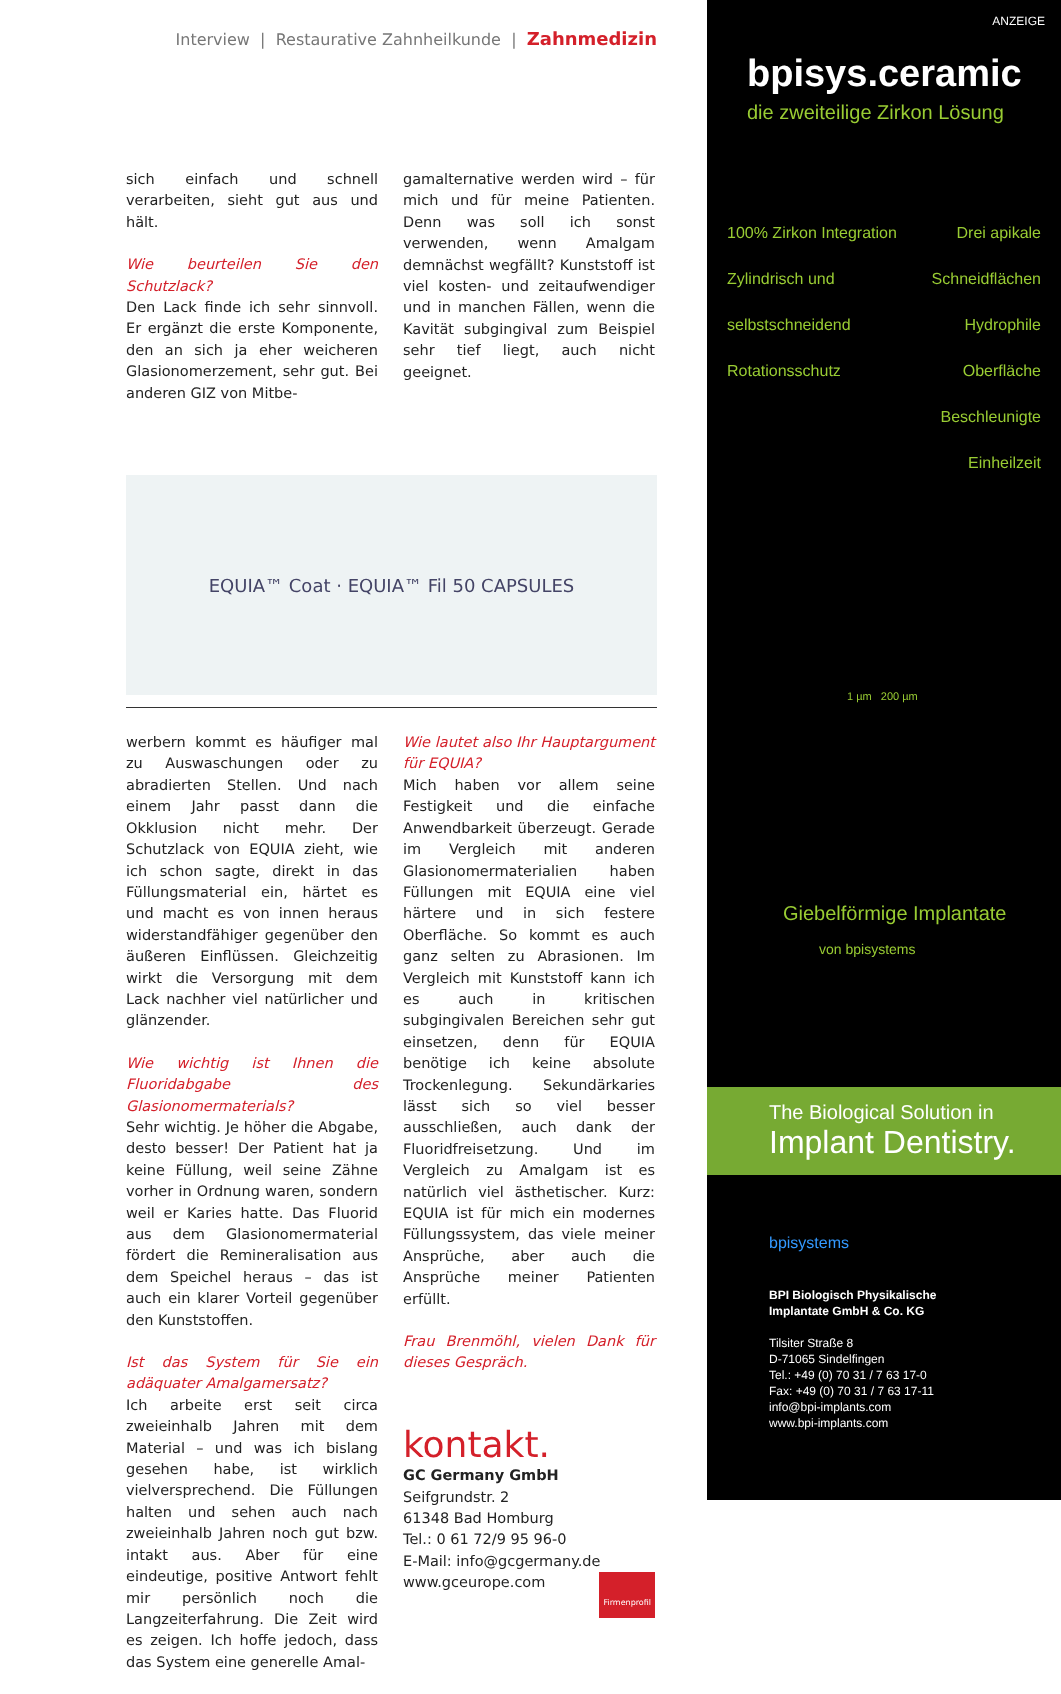Interview | Restaurative Zahnheilkunde | Zahnmedizin
sich einfach und schnell verarbeiten, sieht gut aus und hält.
Wie beurteilen Sie den Schutzlack?
Den Lack finde ich sehr sinnvoll. Er ergänzt die erste Komponente, den an sich ja eher weicheren Glasionomerzement, sehr gut. Bei anderen GIZ von Mitbe-
gamalternative werden wird – für mich und für meine Patienten. Denn was soll ich sonst verwenden, wenn Amalgam demnächst wegfällt? Kunststoff ist viel kosten- und zeitaufwendiger und in manchen Fällen, wenn die Kavität subgingival zum Beispiel sehr tief liegt, auch nicht geeignet.
EQUIA™ Coat · EQUIA™ Fil 50 CAPSULES
werbern kommt es häufiger mal zu Auswaschungen oder zu abradierten Stellen. Und nach einem Jahr passt dann die Okklusion nicht mehr. Der Schutzlack von EQUIA zieht, wie ich schon sagte, direkt in das Füllungsmaterial ein, härtet es und macht es von innen heraus widerstandfähiger gegenüber den äußeren Einflüssen. Gleichzeitig wirkt die Versorgung mit dem Lack nachher viel natürlicher und glänzender.
Wie wichtig ist Ihnen die Fluoridabgabe des Glasionomermaterials?
Sehr wichtig. Je höher die Abgabe, desto besser! Der Patient hat ja keine Füllung, weil seine Zähne vorher in Ordnung waren, sondern weil er Karies hatte. Das Fluorid aus dem Glasionomermaterial fördert die Remineralisation aus dem Speichel heraus – das ist auch ein klarer Vorteil gegenüber den Kunststoffen.
Ist das System für Sie ein adäquater Amalgamersatz?
Ich arbeite erst seit circa zweieinhalb Jahren mit dem Material – und was ich bislang gesehen habe, ist wirklich vielversprechend. Die Füllungen halten und sehen auch nach zweieinhalb Jahren noch gut bzw. intakt aus. Aber für eine eindeutige, positive Antwort fehlt mir persönlich noch die Langzeiterfahrung. Die Zeit wird es zeigen. Ich hoffe jedoch, dass das System eine generelle Amal-
Wie lautet also Ihr Hauptargument für EQUIA?
Mich haben vor allem seine Festigkeit und die einfache Anwendbarkeit überzeugt. Gerade im Vergleich mit anderen Glasionomermaterialien haben Füllungen mit EQUIA eine viel härtere und in sich festere Oberfläche. So kommt es auch ganz selten zu Abrasionen. Im Vergleich mit Kunststoff kann ich es auch in kritischen subgingivalen Bereichen sehr gut einsetzen, denn für EQUIA benötige ich keine absolute Trockenlegung. Sekundärkaries lässt sich so viel besser ausschließen, auch dank der Fluoridfreisetzung. Und im Vergleich zu Amalgam ist es natürlich viel ästhetischer. Kurz: EQUIA ist für mich ein modernes Füllungssystem, das viele meiner Ansprüche, aber auch die Ansprüche meiner Patienten erfüllt.
Frau Brenmöhl, vielen Dank für dieses Gespräch.
kontakt.
GC Germany GmbH
Seifgrundstr. 2
61348 Bad Homburg
Tel.: 0 61 72/9 95 96-0
E-Mail: info@gcgermany.de
www.gceurope.com Firmenprofil
ANZEIGE
bpisys.ceramic
die zweiteilige Zirkon Lösung
100% Zirkon Integration
Zylindrisch und selbstschneidend
Rotationsschutz
Drei apikale Schneidflächen
Hydrophile Oberfläche
Beschleunigte Einheilzeit
1 µm 200 µm
Giebelförmige Implantate
von bpisystems
The Biological Solution in
Implant Dentistry.
bpisystems
BPI Biologisch Physikalische
Implantate GmbH & Co. KG
Tilsiter Straße 8
D-71065 Sindelfingen
Tel.: +49 (0) 70 31 / 7 63 17-0
Fax: +49 (0) 70 31 / 7 63 17-11
info@bpi-implants.com
www.bpi-implants.com